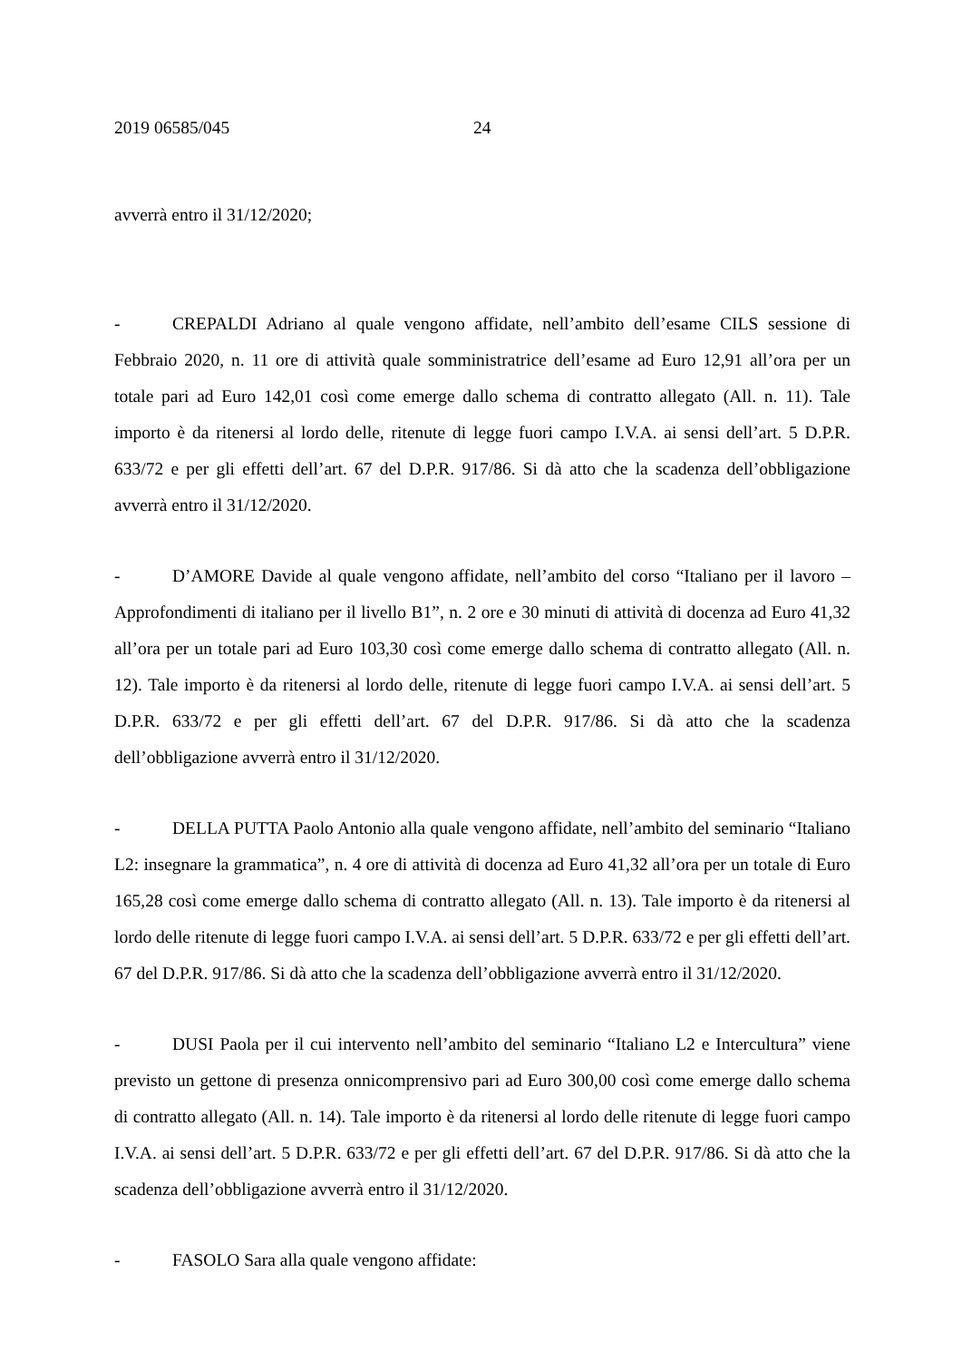2019 06585/045 24
avverrà entro il 31/12/2020;
- CREPALDI Adriano al quale vengono affidate, nell’ambito dell’esame CILS sessione di Febbraio 2020, n. 11 ore di attività quale somministratrice dell’esame ad Euro 12,91 all’ora per un totale pari ad Euro 142,01 così come emerge dallo schema di contratto allegato (All. n. 11). Tale importo è da ritenersi al lordo delle, ritenute di legge fuori campo I.V.A. ai sensi dell’art. 5 D.P.R. 633/72 e per gli effetti dell’art. 67 del D.P.R. 917/86. Si dà atto che la scadenza dell’obbligazione avverrà entro il 31/12/2020.
- D’AMORE Davide al quale vengono affidate, nell’ambito del corso “Italiano per il lavoro – Approfondimenti di italiano per il livello B1”, n. 2 ore e 30 minuti di attività di docenza ad Euro 41,32 all’ora per un totale pari ad Euro 103,30 così come emerge dallo schema di contratto allegato (All. n. 12). Tale importo è da ritenersi al lordo delle, ritenute di legge fuori campo I.V.A. ai sensi dell’art. 5 D.P.R. 633/72 e per gli effetti dell’art. 67 del D.P.R. 917/86. Si dà atto che la scadenza dell’obbligazione avverrà entro il 31/12/2020.
- DELLA PUTTA Paolo Antonio alla quale vengono affidate, nell’ambito del seminario “Italiano L2: insegnare la grammatica”, n. 4 ore di attività di docenza ad Euro 41,32 all’ora per un totale di Euro 165,28 così come emerge dallo schema di contratto allegato (All. n. 13). Tale importo è da ritenersi al lordo delle ritenute di legge fuori campo I.V.A. ai sensi dell’art. 5 D.P.R. 633/72 e per gli effetti dell’art. 67 del D.P.R. 917/86. Si dà atto che la scadenza dell’obbligazione avverrà entro il 31/12/2020.
- DUSI Paola per il cui intervento nell’ambito del seminario “Italiano L2 e Intercultura” viene previsto un gettone di presenza onnicomprensivo pari ad Euro 300,00 così come emerge dallo schema di contratto allegato (All. n. 14). Tale importo è da ritenersi al lordo delle ritenute di legge fuori campo I.V.A. ai sensi dell’art. 5 D.P.R. 633/72 e per gli effetti dell’art. 67 del D.P.R. 917/86. Si dà atto che la scadenza dell’obbligazione avverrà entro il 31/12/2020.
- FASOLO Sara alla quale vengono affidate: